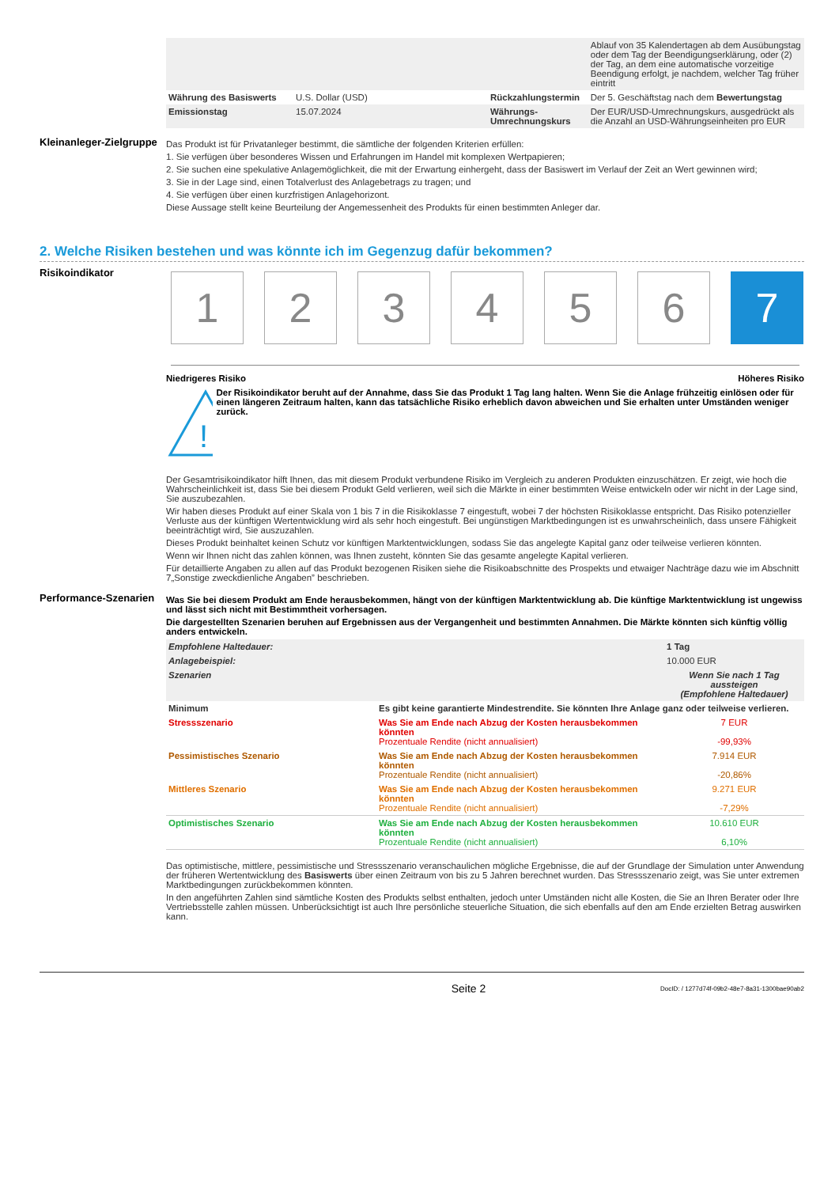| | | | Ablauf von 35 Kalendertagen ab dem Ausübungstag oder dem Tag der Beendigungserklärung, oder (2) der Tag, an dem eine automatische vorzeitige Beendigung erfolgt, je nachdem, welcher Tag früher eintritt |
| Währung des Basiswerts | U.S. Dollar (USD) | Rückzahlungstermin | Der 5. Geschäftstag nach dem Bewertungstag |
| Emissionstag | 15.07.2024 | Währungs-Umrechnungskurs | Der EUR/USD-Umrechnungskurs, ausgedrückt als die Anzahl an USD-Währungseinheiten pro EUR |
Kleinanleger-Zielgruppe
Das Produkt ist für Privatanleger bestimmt, die sämtliche der folgenden Kriterien erfüllen:
1. Sie verfügen über besonderes Wissen und Erfahrungen im Handel mit komplexen Wertpapieren;
2. Sie suchen eine spekulative Anlagemöglichkeit, die mit der Erwartung einhergeht, dass der Basiswert im Verlauf der Zeit an Wert gewinnen wird;
3. Sie in der Lage sind, einen Totalverlust des Anlagebetrags zu tragen; und
4. Sie verfügen über einen kurzfristigen Anlagehorizont.
Diese Aussage stellt keine Beurteilung der Angemessenheit des Produkts für einen bestimmten Anleger dar.
2. Welche Risiken bestehen und was könnte ich im Gegenzug dafür bekommen?
Risikoindikator
1 2 3 4 5 6 7
Niedrigeres Risiko Höheres Risiko
!
Der Risikoindikator beruht auf der Annahme, dass Sie das Produkt 1 Tag lang halten. Wenn Sie die Anlage frühzeitig einlösen oder für einen längeren Zeitraum halten, kann das tatsächliche Risiko erheblich davon abweichen und Sie erhalten unter Umständen weniger zurück.
Der Gesamtrisikoindikator hilft Ihnen, das mit diesem Produkt verbundene Risiko im Vergleich zu anderen Produkten einzuschätzen. Er zeigt, wie hoch die Wahrscheinlichkeit ist, dass Sie bei diesem Produkt Geld verlieren, weil sich die Märkte in einer bestimmten Weise entwickeln oder wir nicht in der Lage sind, Sie auszubezahlen.
Wir haben dieses Produkt auf einer Skala von 1 bis 7 in die Risikoklasse 7 eingestuft, wobei 7 der höchsten Risikoklasse entspricht. Das Risiko potenzieller Verluste aus der künftigen Wertentwicklung wird als sehr hoch eingestuft. Bei ungünstigen Marktbedingungen ist es unwahrscheinlich, dass unsere Fähigkeit beeinträchtigt wird, Sie auszuzahlen.
Dieses Produkt beinhaltet keinen Schutz vor künftigen Marktentwicklungen, sodass Sie das angelegte Kapital ganz oder teilweise verlieren könnten.
Wenn wir Ihnen nicht das zahlen können, was Ihnen zusteht, könnten Sie das gesamte angelegte Kapital verlieren.
Für detaillierte Angaben zu allen auf das Produkt bezogenen Risiken siehe die Risikoabschnitte des Prospekts und etwaiger Nachträge dazu wie im Abschnitt 7„Sonstige zweckdienliche Angaben” beschrieben.
Performance-Szenarien
Was Sie bei diesem Produkt am Ende herausbekommen, hängt von der künftigen Marktentwicklung ab. Die künftige Marktentwicklung ist ungewiss und lässt sich nicht mit Bestimmtheit vorhersagen.
Die dargestellten Szenarien beruhen auf Ergebnissen aus der Vergangenheit und bestimmten Annahmen. Die Märkte könnten sich künftig völlig anders entwickeln.
| Empfohlene Haltedauer: | | 1 Tag |
| Anlagebeispiel: | | 10.000 EUR |
| Szenarien | | Wenn Sie nach 1 Tag aussteigen (Empfohlene Haltedauer) |
| Minimum | Es gibt keine garantierte Mindestrendite. Sie könnten Ihre Anlage ganz oder teilweise verlieren. | |
| Stressszenario | Was Sie am Ende nach Abzug der Kosten herausbekommen könnten Prozentuale Rendite (nicht annualisiert) | 7 EUR -99,93% |
| Pessimistisches Szenario | Was Sie am Ende nach Abzug der Kosten herausbekommen könnten Prozentuale Rendite (nicht annualisiert) | 7.914 EUR -20,86% |
| Mittleres Szenario | Was Sie am Ende nach Abzug der Kosten herausbekommen könnten Prozentuale Rendite (nicht annualisiert) | 9.271 EUR -7,29% |
| Optimistisches Szenario | Was Sie am Ende nach Abzug der Kosten herausbekommen könnten Prozentuale Rendite (nicht annualisiert) | 10.610 EUR 6,10% |
Das optimistische, mittlere, pessimistische und Stressszenario veranschaulichen mögliche Ergebnisse, die auf der Grundlage der Simulation unter Anwendung der früheren Wertentwicklung des Basiswerts über einen Zeitraum von bis zu 5 Jahren berechnet wurden. Das Stressszenario zeigt, was Sie unter extremen Marktbedingungen zurückbekommen könnten.
In den angeführten Zahlen sind sämtliche Kosten des Produkts selbst enthalten, jedoch unter Umständen nicht alle Kosten, die Sie an Ihren Berater oder Ihre Vertriebsstelle zahlen müssen. Unberücksichtigt ist auch Ihre persönliche steuerliche Situation, die sich ebenfalls auf den am Ende erzielten Betrag auswirken kann.
Seite 2 DocID: / 1277d74f-09b2-48e7-8a31-1300bae90ab2